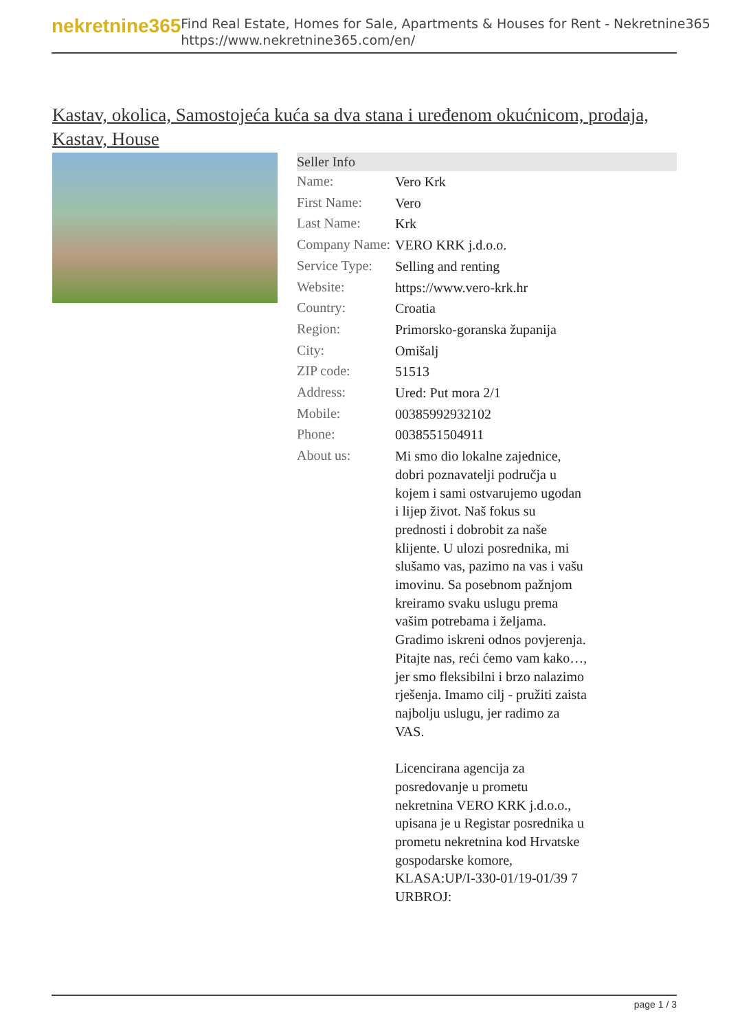nekretnine365
Find Real Estate, Homes for Sale, Apartments & Houses for Rent - Nekretnine365
https://www.nekretnine365.com/en/
Kastav, okolica, Samostojeća kuća sa dva stana i uređenom okućnicom, prodaja, Kastav, House
Seller Info
| Name: | Vero Krk |
| First Name: | Vero |
| Last Name: | Krk |
| Company Name: | VERO KRK j.d.o.o. |
| Service Type: | Selling and renting |
| Website: | https://www.vero-krk.hr |
| Country: | Croatia |
| Region: | Primorsko-goranska županija |
| City: | Omišalj |
| ZIP code: | 51513 |
| Address: | Ured: Put mora 2/1 |
| Mobile: | 00385992932102 |
| Phone: | 0038551504911 |
| About us: | Mi smo dio lokalne zajednice, dobri poznavatelji područja u kojem i sami ostvarujemo ugodan i lijep život. Naš fokus su prednosti i dobrobit za naše klijente. U ulozi posrednika, mi slušamo vas, pazimo na vas i vašu imovinu. Sa posebnom pažnjom kreiramo svaku uslugu prema vašim potrebama i željama. Gradimo iskreni odnos povjerenja. Pitajte nas, reći ćemo vam kako…, jer smo fleksibilni i brzo nalazimo rješenja. Imamo cilj - pružiti zaista najbolju uslugu, jer radimo za VAS. Licencirana agencija za posredovanje u prometu nekretnina VERO KRK j.d.o.o., upisana je u Registar posrednika u prometu nekretnina kod Hrvatske gospodarske komore, KLASA:UP/I-330-01/19-01/39 7 URBROJ: |
page 1 / 3